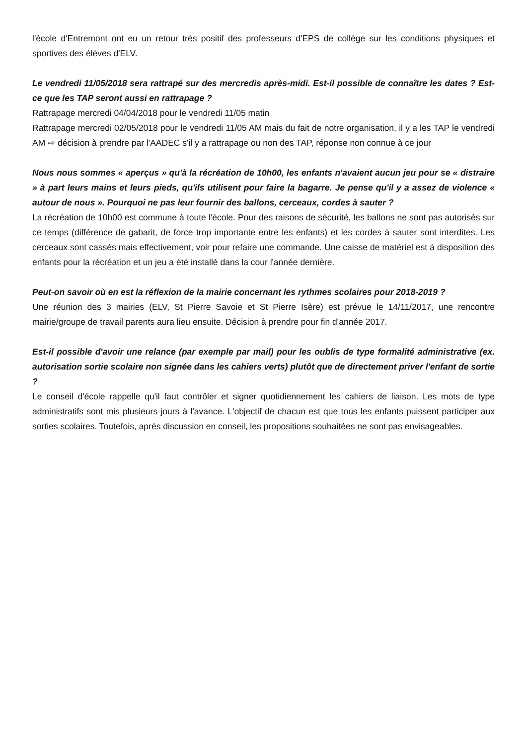l'école d'Entremont ont eu un retour très positif des professeurs d'EPS de collège sur les conditions physiques et sportives des élèves d'ELV.
Le vendredi 11/05/2018 sera rattrapé sur des mercredis après-midi. Est-il possible de connaître les dates ? Est-ce que les TAP seront aussi en rattrapage ?
Rattrapage mercredi 04/04/2018 pour le vendredi 11/05 matin
Rattrapage mercredi 02/05/2018 pour le vendredi 11/05 AM mais du fait de notre organisation, il y a les TAP le vendredi AM ⇨ décision à prendre par l'AADEC s'il y a rattrapage ou non des TAP, réponse non connue à ce jour
Nous nous sommes « aperçus » qu'à la récréation de 10h00, les enfants n'avaient aucun jeu pour se « distraire » à part leurs mains et leurs pieds, qu'ils utilisent pour faire la bagarre. Je pense qu'il y a assez de violence « autour de nous ». Pourquoi ne pas leur fournir des ballons, cerceaux, cordes à sauter ?
La récréation de 10h00 est commune à toute l'école. Pour des raisons de sécurité, les ballons ne sont pas autorisés sur ce temps (différence de gabarit, de force trop importante entre les enfants) et les cordes à sauter sont interdites. Les cerceaux sont cassés mais effectivement, voir pour refaire une commande. Une caisse de matériel est à disposition des enfants pour la récréation et un jeu a été installé dans la cour l'année dernière.
Peut-on savoir où en est la réflexion de la mairie concernant les rythmes scolaires pour 2018-2019 ?
Une réunion des 3 mairies (ELV, St Pierre Savoie et St Pierre Isère) est prévue le 14/11/2017, une rencontre mairie/groupe de travail parents aura lieu ensuite. Décision à prendre pour fin d'année 2017.
Est-il possible d'avoir une relance (par exemple par mail) pour les oublis de type formalité administrative (ex. autorisation sortie scolaire non signée dans les cahiers verts) plutôt que de directement priver l'enfant de sortie ?
Le conseil d'école rappelle qu'il faut contrôler et signer quotidiennement les cahiers de liaison. Les mots de type administratifs sont mis plusieurs jours à l'avance. L'objectif de chacun est que tous les enfants puissent participer aux sorties scolaires. Toutefois, après discussion en conseil, les propositions souhaitées ne sont pas envisageables.